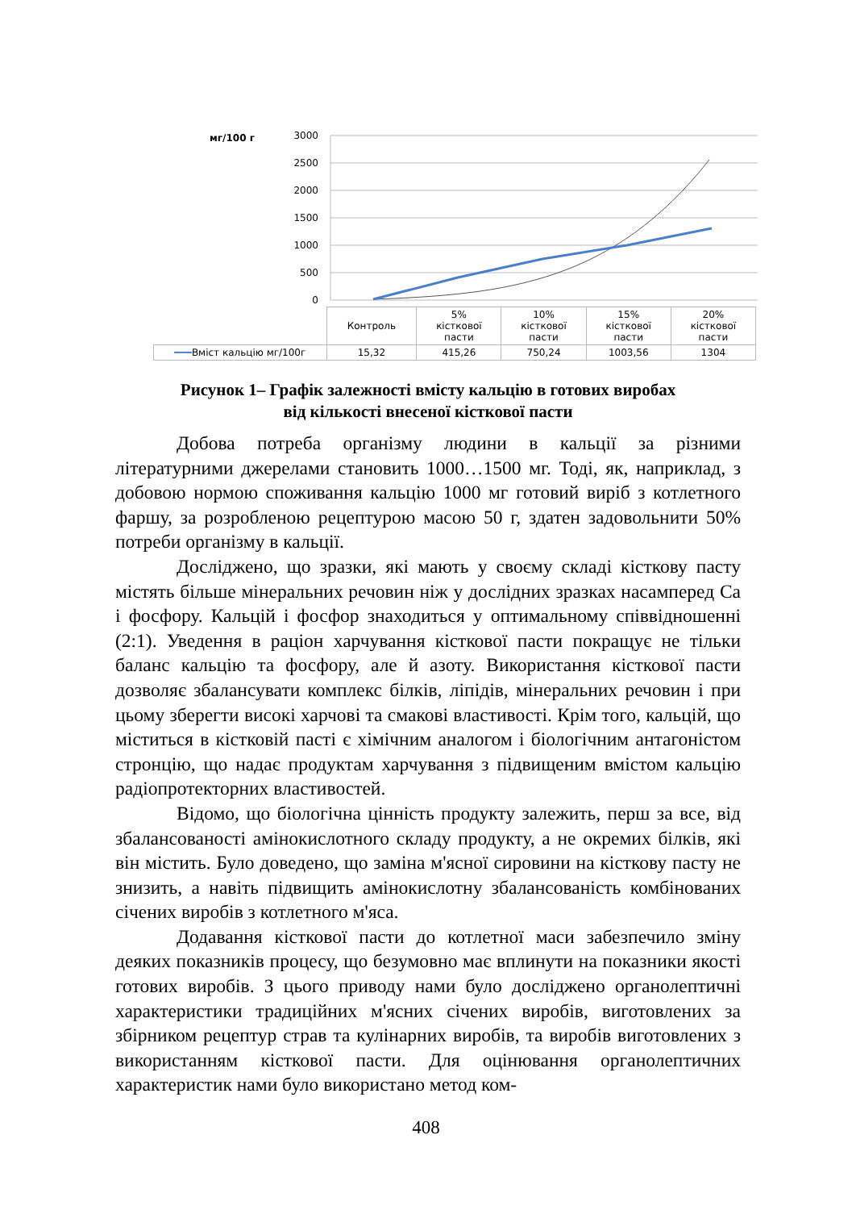мг/100 г
3000
2500
2000
1500
1000
500
0
| | Контроль | 5% кісткової пасти | 10% кісткової пасти | 15% кісткової пасти | 20% кісткової пасти |
| ━━━ Вміст кальцію мг/100г | 15,32 | 415,26 | 750,24 | 1003,56 | 1304 |
Рисунок 1– Графік залежності вмісту кальцію в готових виробах
від кількості внесеної кісткової пасти
Добова потреба організму людини в кальції за різними літературними джерелами становить 1000…1500 мг. Тоді, як, наприклад, з добовою нормою споживання кальцію 1000 мг готовий виріб з котлетного фаршу, за розробленою рецептурою масою 50 г, здатен задовольнити 50% потреби організму в кальції.
Досліджено, що зразки, які мають у своєму складі кісткову пасту містять більше мінеральних речовин ніж у дослідних зразках насамперед Са і фосфору. Кальцій і фосфор знаходиться у оптимальному співвідношенні (2:1). Уведення в раціон харчування кісткової пасти покращує не тільки баланс кальцію та фосфору, але й азоту. Використання кісткової пасти дозволяє збалансувати комплекс білків, ліпідів, мінеральних речовин і при цьому зберегти високі харчові та смакові властивості. Крім того, кальцій, що міститься в кістковій пасті є хімічним аналогом і біологічним антагоністом стронцію, що надає продуктам харчування з підвищеним вмістом кальцію радіопротекторних властивостей.
Відомо, що біологічна цінність продукту залежить, перш за все, від збалансованості амінокислотного складу продукту, а не окремих білків, які він містить. Було доведено, що заміна м'ясної сировини на кісткову пасту не знизить, а навіть підвищить амінокислотну збалансованість комбінованих січених виробів з котлетного м'яса.
Додавання кісткової пасти до котлетної маси забезпечило зміну деяких показників процесу, що безумовно має вплинути на показники якості готових виробів. З цього приводу нами було досліджено органолептичні характеристики традиційних м'ясних січених виробів, виготовлених за збірником рецептур страв та кулінарних виробів, та виробів виготовлених з використанням кісткової пасти. Для оцінювання органолептичних характеристик нами було використано метод ком-
408